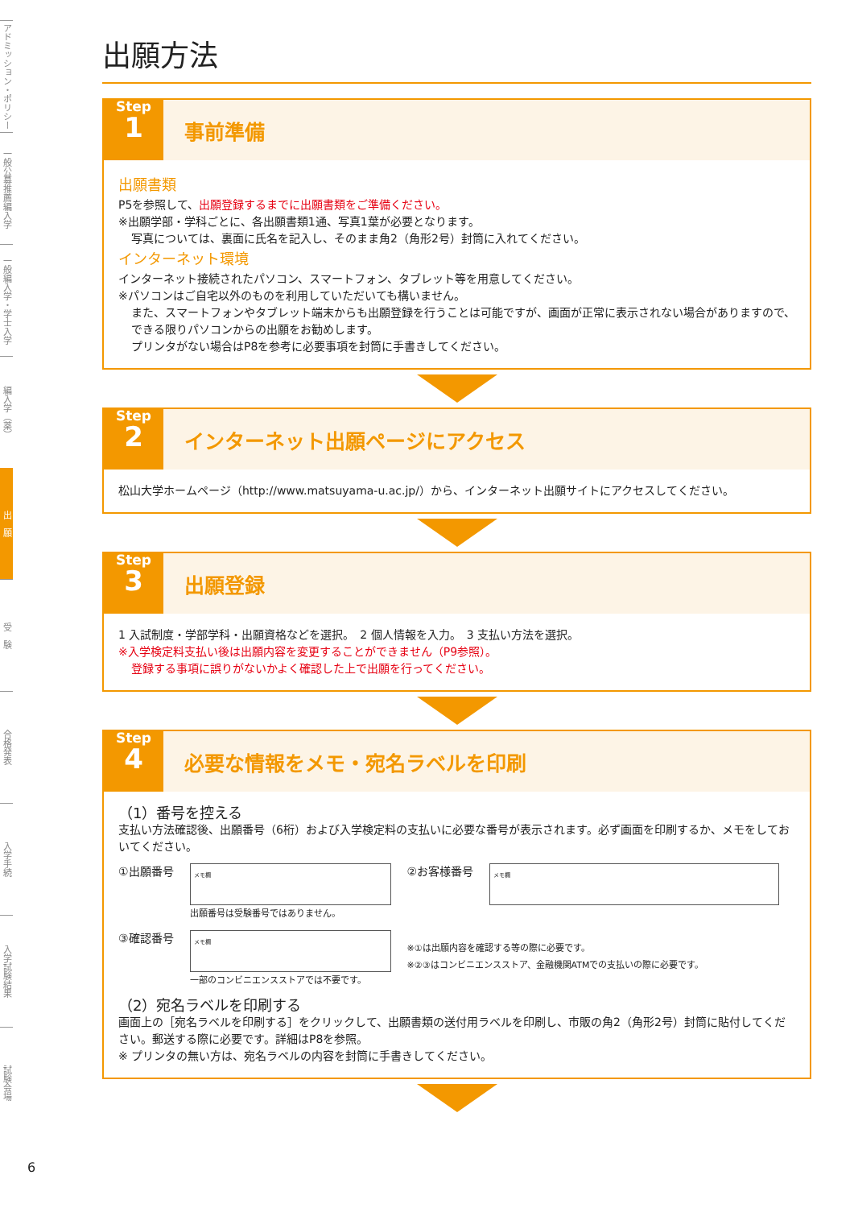アドミッション・ポリシー
一般公募推薦編入学
一般編入学・学士入学
編入学（薬）
出　願
受　験
合格発表
入学手続
入学試験結果
試験会場
6
出願方法
Step
1
事前準備
出願書類
P5を参照して、出願登録するまでに出願書類をご準備ください。
※出願学部・学科ごとに、各出願書類1通、写真1葉が必要となります。
写真については、裏面に氏名を記入し、そのまま角2（角形2号）封筒に入れてください。
インターネット環境
インターネット接続されたパソコン、スマートフォン、タブレット等を用意してください。
※パソコンはご自宅以外のものを利用していただいても構いません。
また、スマートフォンやタブレット端末からも出願登録を行うことは可能ですが、画面が正常に表示されない場合がありますので、できる限りパソコンからの出願をお勧めします。
プリンタがない場合はP8を参考に必要事項を封筒に手書きしてください。
Step
2
インターネット出願ページにアクセス
松山大学ホームページ（http://www.matsuyama-u.ac.jp/）から、インターネット出願サイトにアクセスしてください。
Step
3
出願登録
1 入試制度・学部学科・出願資格などを選択。　2 個人情報を入力。　3 支払い方法を選択。
※入学検定料支払い後は出願内容を変更することができません（P9参照）。
登録する事項に誤りがないかよく確認した上で出願を行ってください。
Step
4
必要な情報をメモ・宛名ラベルを印刷
（1）番号を控える
支払い方法確認後、出願番号（6桁）および入学検定料の支払いに必要な番号が表示されます。必ず画面を印刷するか、メモをしておいてください。
①出願番号
メモ欄
出願番号は受験番号ではありません。
②お客様番号
メモ欄
③確認番号
メモ欄
一部のコンビニエンスストアでは不要です。
※①は出願内容を確認する等の際に必要です。
※②③はコンビニエンスストア、金融機関ATMでの支払いの際に必要です。
（2）宛名ラベルを印刷する
画面上の［宛名ラベルを印刷する］をクリックして、出願書類の送付用ラベルを印刷し、市販の角2（角形2号）封筒に貼付してください。郵送する際に必要です。詳細はP8を参照。
※ プリンタの無い方は、宛名ラベルの内容を封筒に手書きしてください。